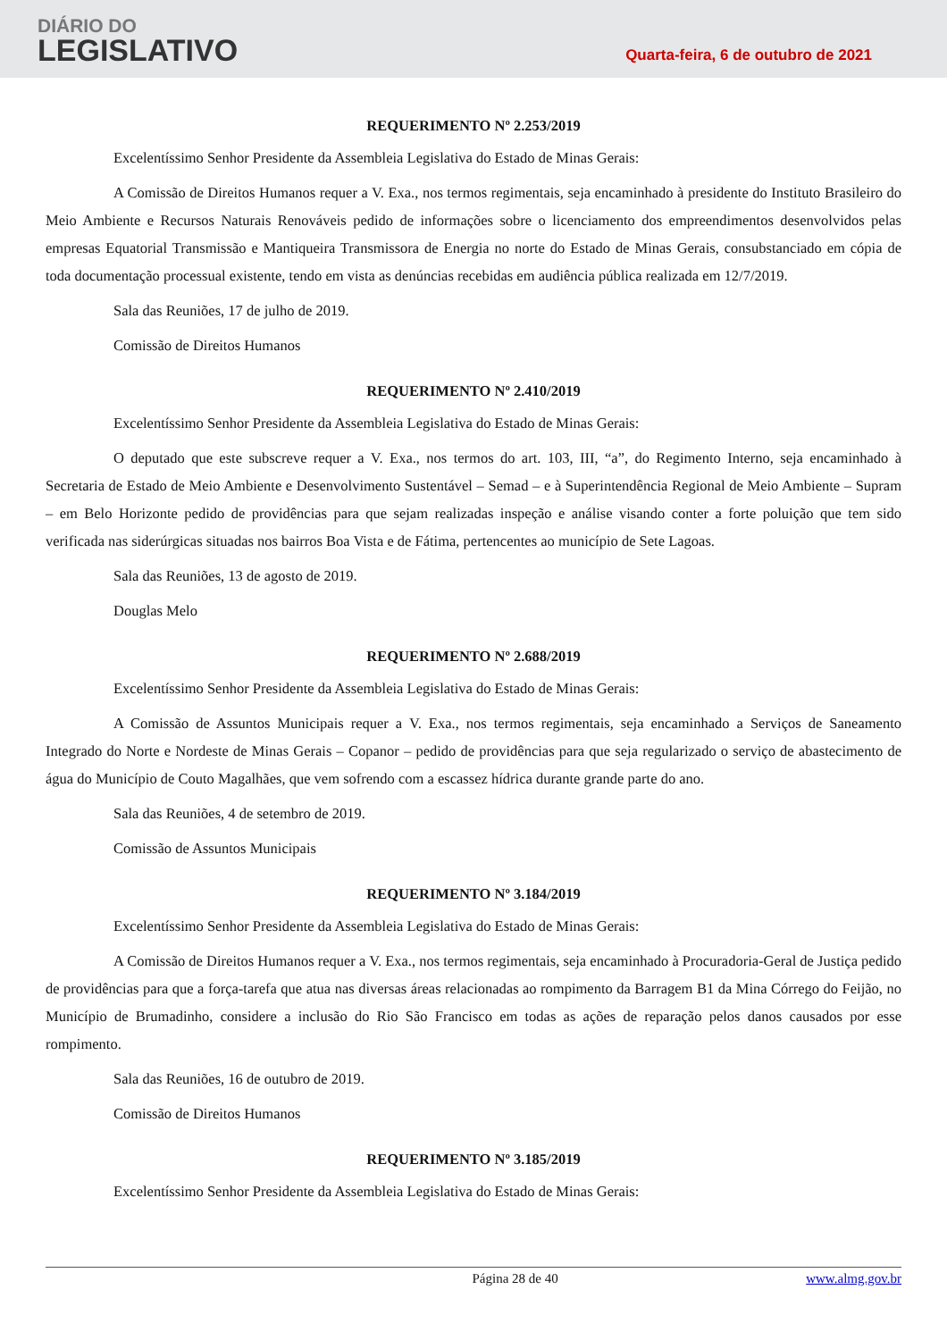DIÁRIO DO
LEGISLATIVO
Quarta-feira, 6 de outubro de 2021
REQUERIMENTO Nº 2.253/2019
Excelentíssimo Senhor Presidente da Assembleia Legislativa do Estado de Minas Gerais:
A Comissão de Direitos Humanos requer a V. Exa., nos termos regimentais, seja encaminhado à presidente do Instituto Brasileiro do Meio Ambiente e Recursos Naturais Renováveis pedido de informações sobre o licenciamento dos empreendimentos desenvolvidos pelas empresas Equatorial Transmissão e Mantiqueira Transmissora de Energia no norte do Estado de Minas Gerais, consubstanciado em cópia de toda documentação processual existente, tendo em vista as denúncias recebidas em audiência pública realizada em 12/7/2019.
Sala das Reuniões, 17 de julho de 2019.
Comissão de Direitos Humanos
REQUERIMENTO Nº 2.410/2019
Excelentíssimo Senhor Presidente da Assembleia Legislativa do Estado de Minas Gerais:
O deputado que este subscreve requer a V. Exa., nos termos do art. 103, III, “a”, do Regimento Interno, seja encaminhado à Secretaria de Estado de Meio Ambiente e Desenvolvimento Sustentável – Semad – e à Superintendência Regional de Meio Ambiente – Supram – em Belo Horizonte pedido de providências para que sejam realizadas inspeção e análise visando conter a forte poluição que tem sido verificada nas siderúrgicas situadas nos bairros Boa Vista e de Fátima, pertencentes ao município de Sete Lagoas.
Sala das Reuniões, 13 de agosto de 2019.
Douglas Melo
REQUERIMENTO Nº 2.688/2019
Excelentíssimo Senhor Presidente da Assembleia Legislativa do Estado de Minas Gerais:
A Comissão de Assuntos Municipais requer a V. Exa., nos termos regimentais, seja encaminhado a Serviços de Saneamento Integrado do Norte e Nordeste de Minas Gerais – Copanor – pedido de providências para que seja regularizado o serviço de abastecimento de água do Município de Couto Magalhães, que vem sofrendo com a escassez hídrica durante grande parte do ano.
Sala das Reuniões, 4 de setembro de 2019.
Comissão de Assuntos Municipais
REQUERIMENTO Nº 3.184/2019
Excelentíssimo Senhor Presidente da Assembleia Legislativa do Estado de Minas Gerais:
A Comissão de Direitos Humanos requer a V. Exa., nos termos regimentais, seja encaminhado à Procuradoria-Geral de Justiça pedido de providências para que a força-tarefa que atua nas diversas áreas relacionadas ao rompimento da Barragem B1 da Mina Córrego do Feijão, no Município de Brumadinho, considere a inclusão do Rio São Francisco em todas as ações de reparação pelos danos causados por esse rompimento.
Sala das Reuniões, 16 de outubro de 2019.
Comissão de Direitos Humanos
REQUERIMENTO Nº 3.185/2019
Excelentíssimo Senhor Presidente da Assembleia Legislativa do Estado de Minas Gerais:
Página 28 de 40 www.almg.gov.br